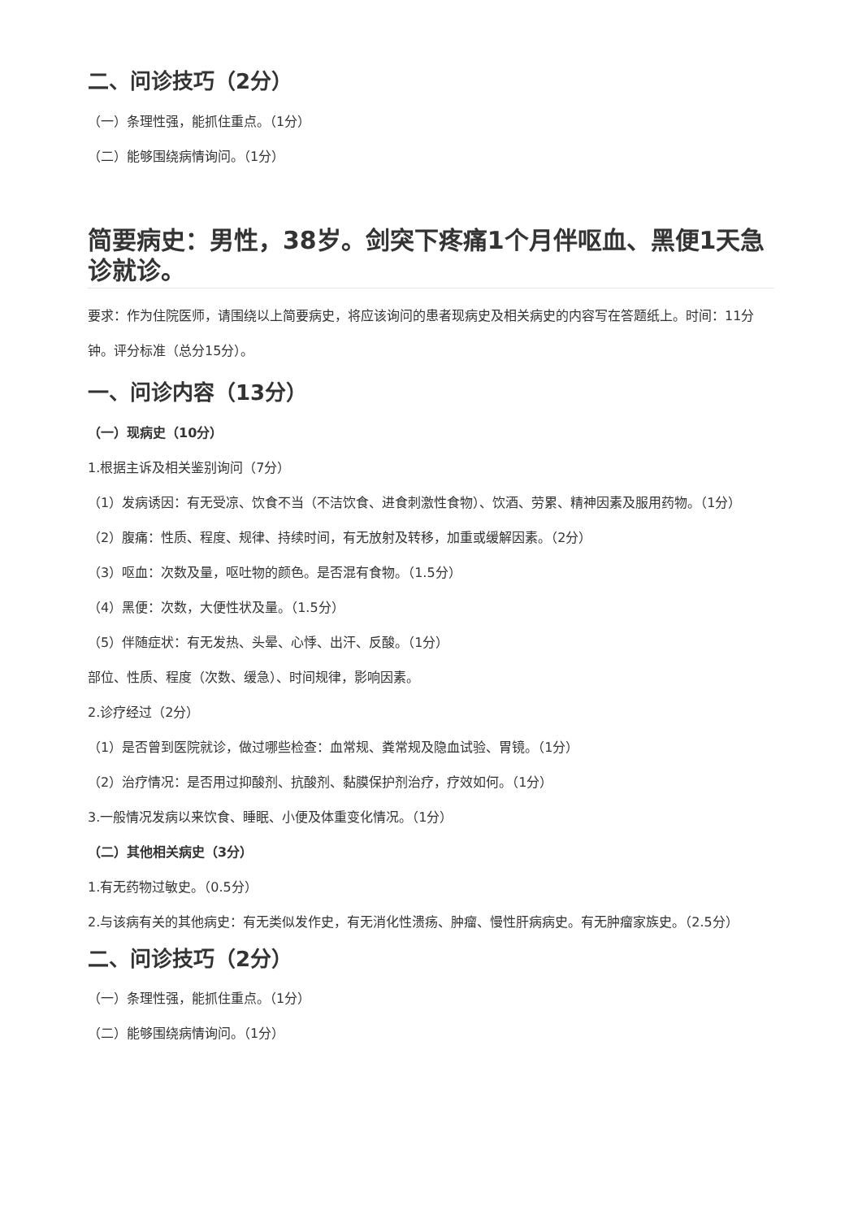二、问诊技巧（2分）
（一）条理性强，能抓住重点。（1分）
（二）能够围绕病情询问。（1分）
简要病史：男性，38岁。剑突下疼痛1个月伴呕血、黑便1天急诊就诊。
要求：作为住院医师，请围绕以上简要病史，将应该询问的患者现病史及相关病史的内容写在答题纸上。时间：11分钟。评分标准（总分15分）。
一、问诊内容（13分）
（一）现病史（10分）
1.根据主诉及相关鉴别询问（7分）
（1）发病诱因：有无受凉、饮食不当（不洁饮食、进食刺激性食物）、饮酒、劳累、精神因素及服用药物。（1分）
（2）腹痛：性质、程度、规律、持续时间，有无放射及转移，加重或缓解因素。（2分）
（3）呕血：次数及量，呕吐物的颜色。是否混有食物。（1.5分）
（4）黑便：次数，大便性状及量。（1.5分）
（5）伴随症状：有无发热、头晕、心悸、出汗、反酸。（1分）
部位、性质、程度（次数、缓急）、时间规律，影响因素。
2.诊疗经过（2分）
（1）是否曾到医院就诊，做过哪些检查：血常规、粪常规及隐血试验、胃镜。（1分）
（2）治疗情况：是否用过抑酸剂、抗酸剂、黏膜保护剂治疗，疗效如何。（1分）
3.一般情况发病以来饮食、睡眠、小便及体重变化情况。（1分）
（二）其他相关病史（3分）
1.有无药物过敏史。（0.5分）
2.与该病有关的其他病史：有无类似发作史，有无消化性溃疡、肿瘤、慢性肝病病史。有无肿瘤家族史。（2.5分）
二、问诊技巧（2分）
（一）条理性强，能抓住重点。（1分）
（二）能够围绕病情询问。（1分）